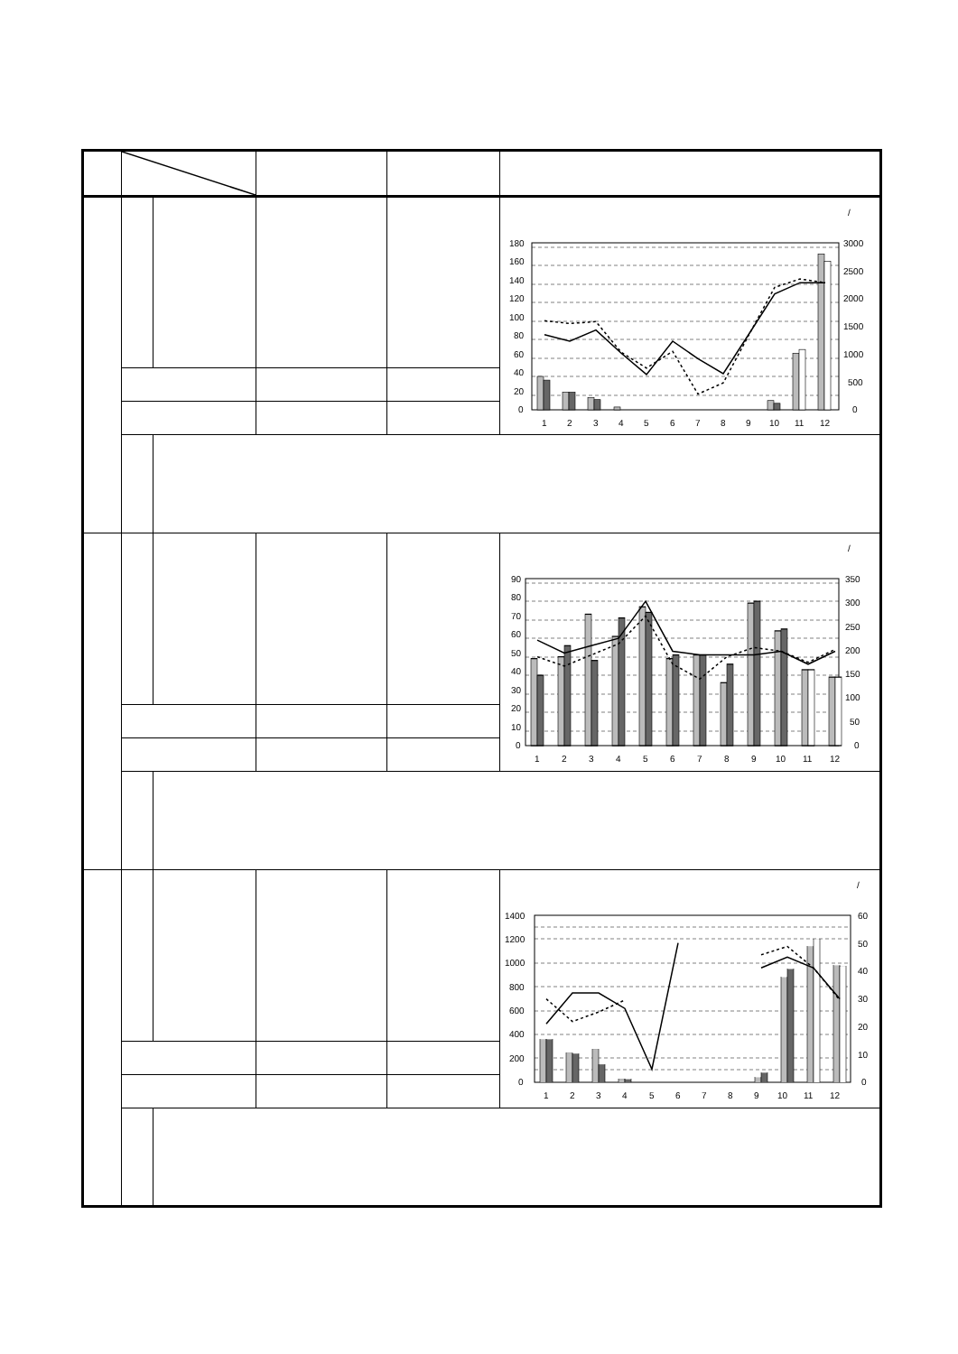| | | | | | / 180 160 140 120 100 80 60 40 20 0 3000 2500 2000 1500 1000 500 0 1 2 3 4 5 6 7 8 9 10 11 12 |
| | | | | | / 90 80 70 60 50 40 30 20 10 0 350 300 250 200 150 100 50 0 1 2 3 4 5 6 7 8 9 10 11 12 |
| | | | | | / 1400 1200 1000 800 600 400 200 0 60 50 40 30 20 10 0 1 2 3 4 5 6 7 8 9 10 11 12 |